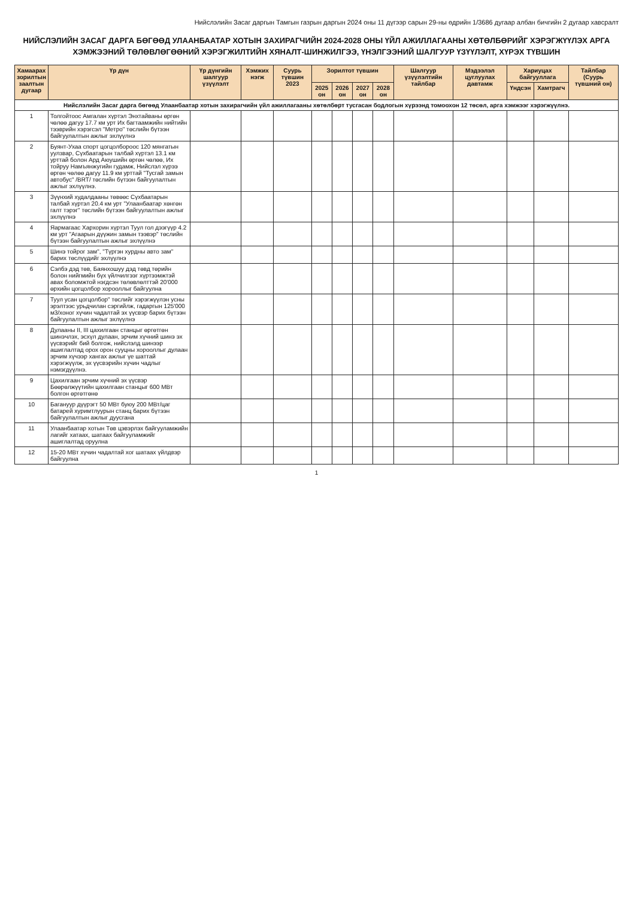Нийслэлийн Засаг даргын Тамгын газрын даргын 2024 оны 11 дүгээр сарын 29-ны өдрийн 1/3686 дугаар албан бичгийн 2 дугаар хавсралт
НИЙСЛЭЛИЙН ЗАСАГ ДАРГА БӨГӨӨД УЛААНБААТАР ХОТЫН ЗАХИРАГЧИЙН 2024-2028 ОНЫ ҮЙЛ АЖИЛЛАГААНЫ ХӨТӨЛБӨРИЙГ ХЭРЭГЖҮҮЛЭХ АРГА ХЭМЖЭЭНИЙ ТӨЛӨВЛӨГӨӨНИЙ ХЭРЭГЖИЛТИЙН ХЯНАЛТ-ШИНЖИЛГЭЭ, ҮНЭЛГЭЭНИЙ ШАЛГУУР ҮЗҮҮЛЭЛТ, ХҮРЭХ ТҮВШИН
| Хамаарах зорилтын заалтын дугаар | Үр дүн | Үр дүнгийн шалгуур үзүүлэлт | Хэмжих нэгж | Суурь түвшин 2023 | Зорилтот түвшин | | | | Шалгуур үзүүлэлтийн тайлбар | Мэдээлэл цуглуулах давтамж | Хариуцах байгууллага | | Тайлбар (Суурь түвшний он) |
| --- | --- | --- | --- | --- | --- | --- | --- | --- | --- | --- | --- | --- | --- |
| | | | | | 2025 он | 2026 он | 2027 он | 2028 он | | | Үндсэн | Хамтрагч | |
| Нийслэлийн Засаг дарга бөгөөд Улаанбаатар хотын захирагчийн үйл ажиллагааны хөтөлбөрт тусгасан бодлогын хүрээнд томоохон 12 төсөл, арга хэмжээг хэрэгжүүлнэ. | | | | | | | | | | | | | |
| 1 | Толгойтоос Амгалан хүртэл Энхтайваны өргөн чөлөө дагуу 17.7 км урт Их багтаамжийн нийтийн тээврийн хэрэгсэл "Метро" төслийн бүтээн байгуулалтын ажлыг эхлүүлнэ | | | | | | | | | | | | |
| 2 | Буянт-Ухаа спорт цогцолбороос 120 мянгатын уулзвар, Сүхбаатарын талбай хүртэл 13.1 км урттай болон Ард Аюушийн өргөн чөлөө, Их тойруу Намъянжугийн гудамж, Нийслэл хүрээ өргөн чөлөө дагуу 11.9 км урттай "Тусгай замын автобус" /BRT/ төслийн бүтээн байгуулалтын ажлыг эхлүүлнэ. | | | | | | | | | | | | |
| 3 | Зүүнхий худалдааны төвөөс Сүхбаатарын талбай хүртэл 20.4 км урт "Улаанбаатар хөнгөн галт тэрэг" төслийн бүтээн байгуулалтын ажлыг эхлүүлнэ | | | | | | | | | | | | |
| 4 | Яармагаас Хархорин хүртэл Туул гол дээгүүр 4.2 км урт "Агаарын дүүжин замын тээвэр" төслийн бүтээн байгуулалтын ажлыг эхлүүлнэ | | | | | | | | | | | | |
| 5 | Шинэ тойрог зам", "Түргэн хурдны авто зам" барих төслүүдийг эхлүүлнэ | | | | | | | | | | | | |
| 6 | Сэлбэ дэд төв, Баянхошуу дэд төвд төрийн болон нийгмийн бүх үйлчилгээг хүртээмжтэй авах боломжтой нэгдсэн төлөвлөлттэй 20'000 өрхийн цогцолбор хорооллыг байгуулна | | | | | | | | | | | | |
| 7 | Туул усан цогцолбор" төслийг хэрэгжүүлэн усны эрэлтээс урьдчилан сэргийлж, гадаргын 125'000 м3/хоног хүчин чадалтай эх үүсвэр барих бүтээн байгуулалтын ажлыг эхлүүлнэ | | | | | | | | | | | | |
| 8 | Дулааны II, III цахилгаан станцыг өргөтгөн шинэчлэх, эсхүл дулаан, эрчим хүчний шинэ эх үүсвэрийг бий болгож, нийслэлд шинээр ашиглалтад орох орон сууцны хорооллыг дулаан эрчим хүчээр хангах ажлыг үе шаттай хэрэгжүүлж, эх үүсвэрийн хүчин чадлыг нэмэгдүүлнэ. | | | | | | | | | | | | |
| 9 | Цахилгаан эрчим хүчний эх үүсвэр Бөөрөлжүүтийн цахилгаан станцыг 600 МВт болгон өргөтгөнө | | | | | | | | | | | | |
| 10 | Багануур дүүрэгт 50 МВт буюу 200 МВт/цаг батарей хуримтлуурын станц барих бүтээн байгуулалтын ажлыг дуусгана | | | | | | | | | | | | |
| 11 | Улаанбаатар хотын Төв цэвэрлэх байгууламжийн лагийг хатаах, шатаах байгууламжийг ашиглалтад оруулна | | | | | | | | | | | | |
| 12 | 15-20 МВт хүчин чадалтай хог шатаах үйлдвэр байгуулна | | | | | | | | | | | | |
1